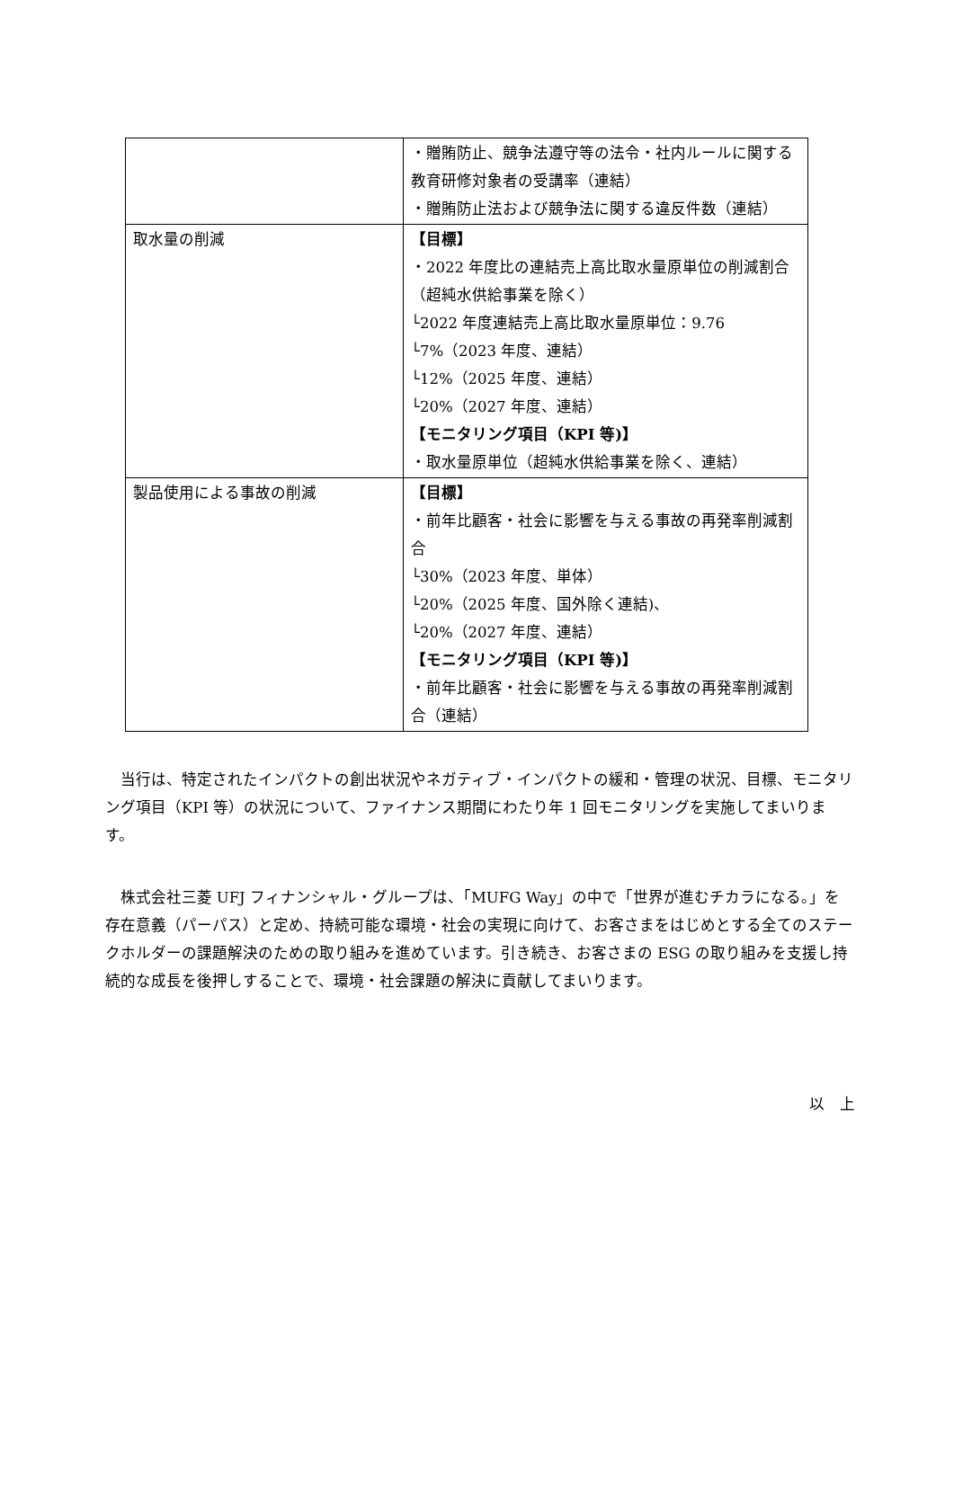| | ・贈賄防止、競争法遵守等の法令・社内ルールに関する教育研修対象者の受講率（連結） ・贈賄防止法および競争法に関する違反件数（連結） |
| 取水量の削減 | 【目標】 ・2022 年度比の連結売上高比取水量原単位の削減割合（超純水供給事業を除く） └2022 年度連結売上高比取水量原単位：9.76 └7%（2023 年度、連結） └12%（2025 年度、連結） └20%（2027 年度、連結） 【モニタリング項目（KPI 等)】 ・取水量原単位（超純水供給事業を除く、連結） |
| 製品使用による事故の削減 | 【目標】 ・前年比顧客・社会に影響を与える事故の再発率削減割合 └30%（2023 年度、単体） └20%（2025 年度、国外除く連結)、 └20%（2027 年度、連結） 【モニタリング項目（KPI 等)】 ・前年比顧客・社会に影響を与える事故の再発率削減割合（連結） |
当行は、特定されたインパクトの創出状況やネガティブ・インパクトの緩和・管理の状況、目標、モニタリング項目（KPI 等）の状況について、ファイナンス期間にわたり年 1 回モニタリングを実施してまいります。
株式会社三菱 UFJ フィナンシャル・グループは、「MUFG Way」の中で「世界が進むチカラになる。」を存在意義（パーパス）と定め、持続可能な環境・社会の実現に向けて、お客さまをはじめとする全てのステークホルダーの課題解決のための取り組みを進めています。引き続き、お客さまの ESG の取り組みを支援し持続的な成長を後押しすることで、環境・社会課題の解決に貢献してまいります。
以　上